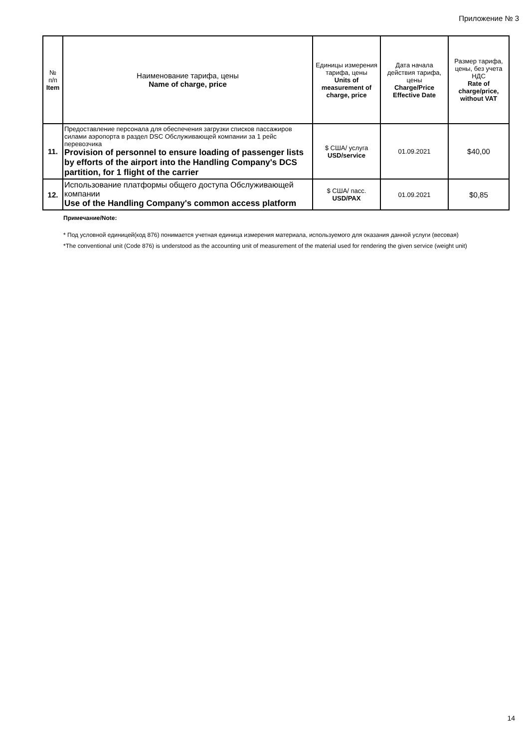Приложение № 3
| № п/п Item | Наименование тарифа, цены Name of charge, price | Единицы измерения тарифа, цены Units of measurement of charge, price | Дата начала действия тарифа, цены Charge/Price Effective Date | Размер тарифа, цены, без учета НДС Rate of charge/price, without VAT |
| --- | --- | --- | --- | --- |
| 11. | Предоставление персонала для обеспечения загрузки списков пассажиров силами аэропорта в раздел DSC Обслуживающей компании за 1 рейс перевозчика Provision of personnel to ensure loading of passenger lists by efforts of the airport into the Handling Company's DCS partition, for 1 flight of the carrier | $ США/ услуга USD/service | 01.09.2021 | $40,00 |
| 12. | Использование платформы общего доступа Обслуживающей компании Use of the Handling Company's common access platform | $ США/ пасс. USD/PAX | 01.09.2021 | $0,85 |
Примечание/Note:
* Под условной единицей(код 876) понимается учетная единица измерения материала, используемого для оказания данной услуги (весовая)
*The conventional unit (Code 876) is understood as the accounting unit of measurement of the material used for rendering the given service (weight unit)
14